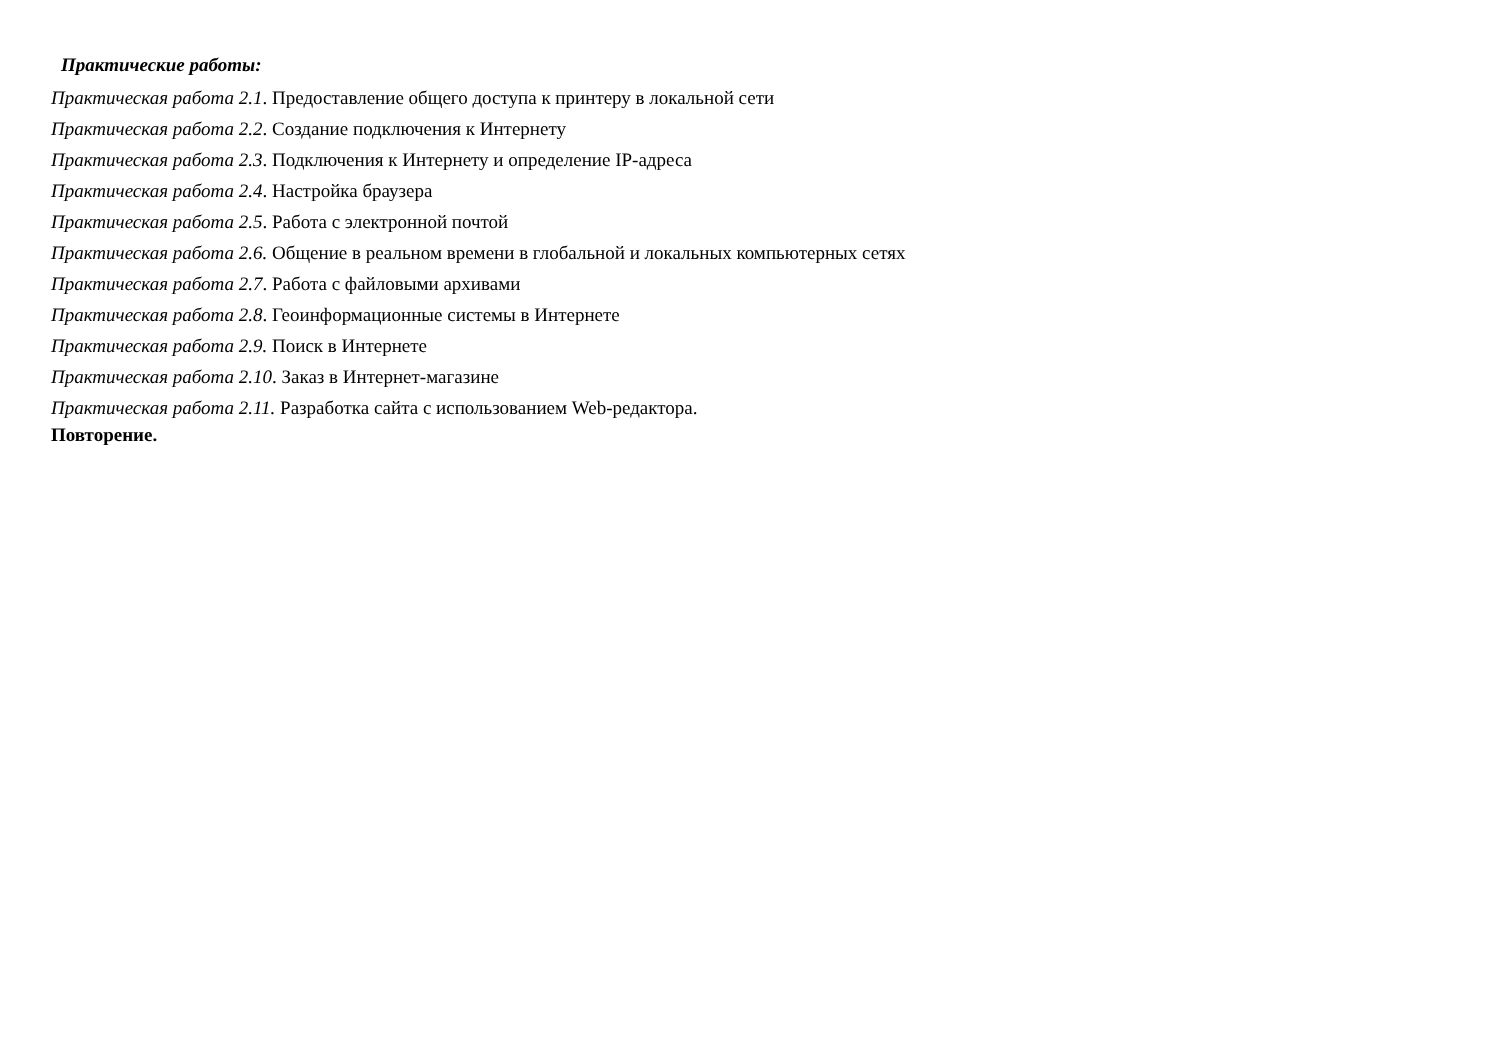Практические работы:
Практическая работа 2.1. Предоставление общего доступа к принтеру в локальной сети
Практическая работа 2.2. Создание подключения к Интернету
Практическая работа 2.3. Подключения к Интернету и определение IP-адреса
Практическая работа 2.4. Настройка браузера
Практическая работа 2.5. Работа с электронной почтой
Практическая работа 2.6. Общение в реальном времени в глобальной и локальных компьютерных сетях
Практическая работа 2.7. Работа с файловыми архивами
Практическая работа 2.8. Геоинформационные системы в Интернете
Практическая работа 2.9. Поиск в Интернете
Практическая работа 2.10. Заказ в Интернет-магазине
Практическая работа 2.11. Разработка сайта с использованием Web-редактора.
Повторение.